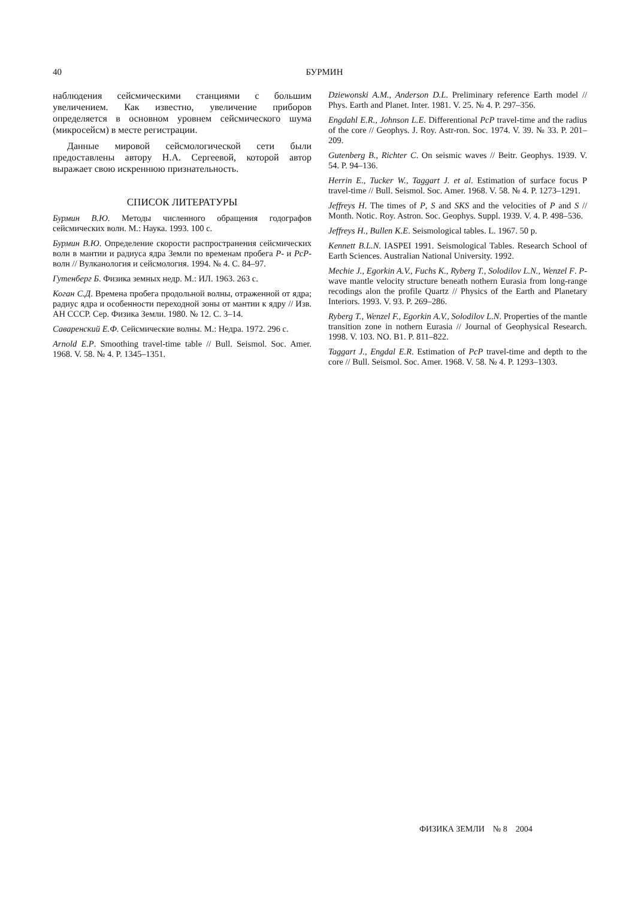40
БУРМИН
наблюдения сейсмическими станциями с большим увеличением. Как известно, увеличение приборов определяется в основном уровнем сейсмического шума (микросейсм) в месте регистрации.
Данные мировой сейсмологической сети были предоставлены автору Н.А. Сергеевой, которой автор выражает свою искреннюю признательность.
СПИСОК ЛИТЕРАТУРЫ
Бурмин В.Ю. Методы численного обращения годографов сейсмических волн. М.: Наука. 1993. 100 с.
Бурмин В.Ю. Определение скорости распространения сейсмических волн в мантии и радиуса ядра Земли по временам пробега P- и PcP-волн // Вулканология и сейсмология. 1994. № 4. С. 84–97.
Гутенберг Б. Физика земных недр. М.: ИЛ. 1963. 263 с.
Коган С.Д. Времена пробега продольной волны, отраженной от ядра; радиус ядра и особенности переходной зоны от мантии к ядру // Изв. АН СССР. Сер. Физика Земли. 1980. № 12. С. 3–14.
Саваренский Е.Ф. Сейсмические волны. М.: Недра. 1972. 296 с.
Arnold E.P. Smoothing travel-time table // Bull. Seismol. Soc. Amer. 1968. V. 58. № 4. P. 1345–1351.
Dziewonski A.M., Anderson D.L. Preliminary reference Earth model // Phys. Earth and Planet. Inter. 1981. V. 25. № 4. P. 297–356.
Engdahl E.R., Johnson L.E. Differentional PcP travel-time and the radius of the core // Geophys. J. Roy. Astr-ron. Soc. 1974. V. 39. № 33. P. 201–209.
Gutenberg B., Richter C. On seismic waves // Beitr. Geophys. 1939. V. 54. P. 94–136.
Herrin E., Tucker W., Taggart J. et al. Estimation of surface focus P travel-time // Bull. Seismol. Soc. Amer. 1968. V. 58. № 4. P. 1273–1291.
Jeffreys H. The times of P, S and SKS and the velocities of P and S // Month. Notic. Roy. Astron. Soc. Geophys. Suppl. 1939. V. 4. P. 498–536.
Jeffreys H., Bullen K.E. Seismological tables. L. 1967. 50 p.
Kennett B.L.N. IASPEI 1991. Seismological Tables. Research School of Earth Sciences. Australian National University. 1992.
Mechie J., Egorkin A.V., Fuchs K., Ryberg T., Solodilov L.N., Wenzel F. P-wave mantle velocity structure beneath nothern Eurasia from long-range recodings alon the profile Quartz // Physics of the Earth and Planetary Interiors. 1993. V. 93. P. 269–286.
Ryberg T., Wenzel F., Egorkin A.V., Solodilov L.N. Properties of the mantle transition zone in nothern Eurasia // Journal of Geophysical Research. 1998. V. 103. NO. B1. P. 811–822.
Taggart J., Engdal E.R. Estimation of PcP travel-time and depth to the core // Bull. Seismol. Soc. Amer. 1968. V. 58. № 4. P. 1293–1303.
ФИЗИКА ЗЕМЛИ № 8 2004